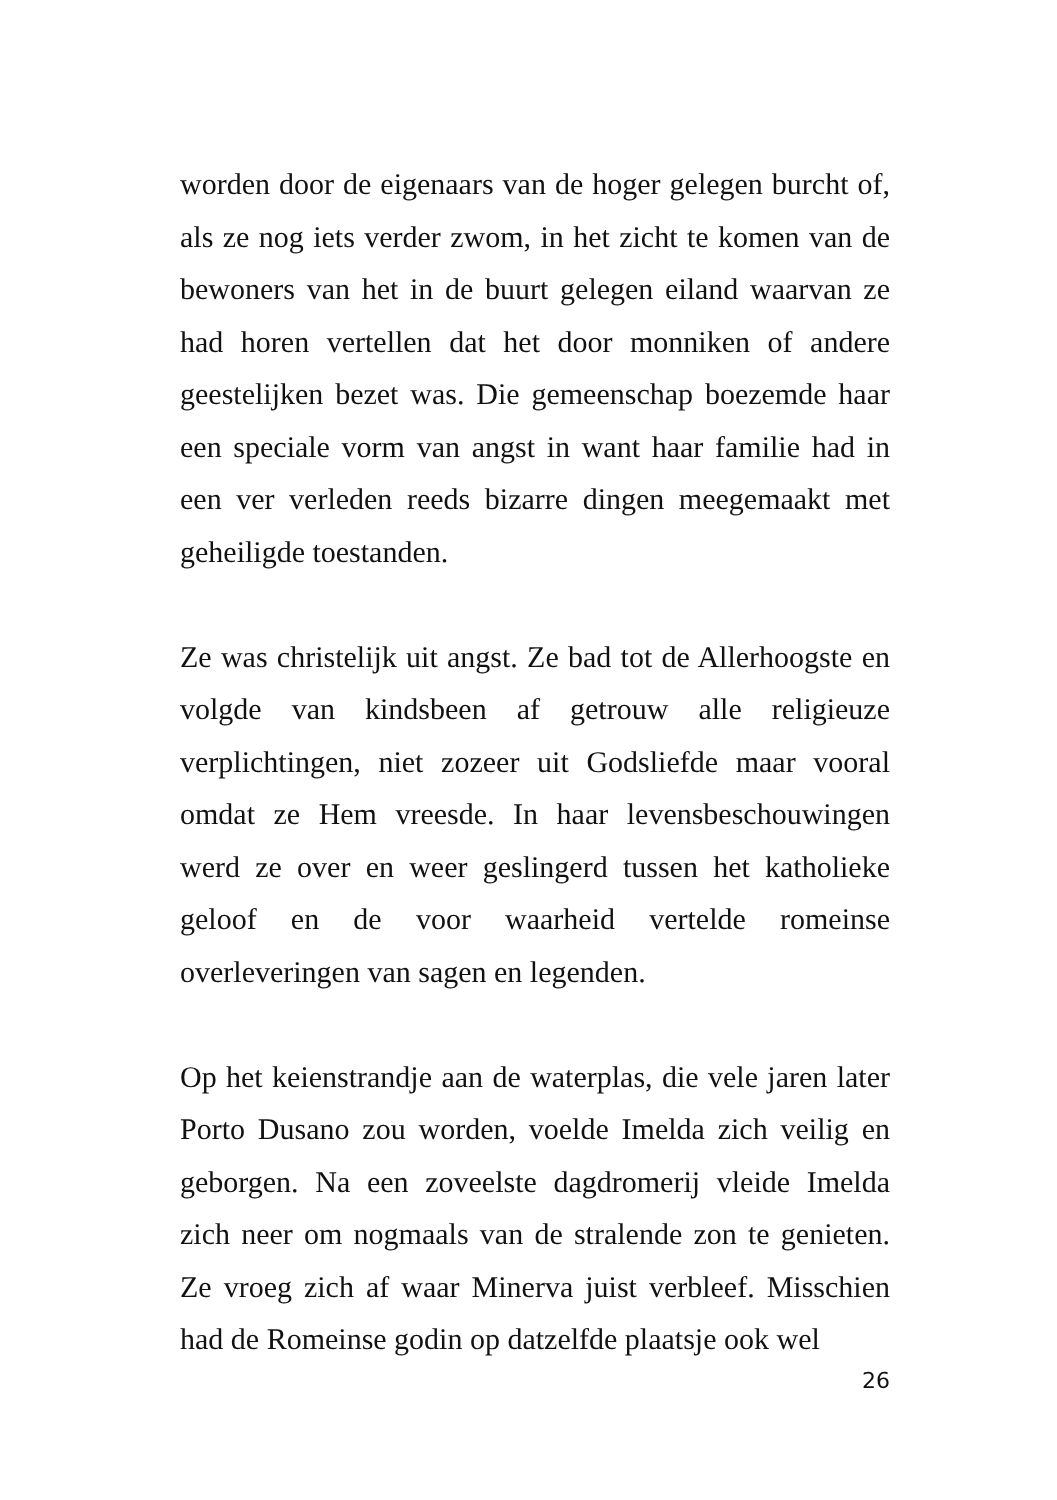worden door de eigenaars van de hoger gelegen burcht of, als ze nog iets verder zwom, in het zicht te komen van de bewoners van het in de buurt gelegen eiland waarvan ze had horen vertellen dat het door monniken of andere geestelijken bezet was. Die gemeenschap boezemde haar een speciale vorm van angst in want haar familie had in een ver verleden reeds bizarre dingen meegemaakt met geheiligde toestanden.
Ze was christelijk uit angst. Ze bad tot de Allerhoogste en volgde van kindsbeen af getrouw alle religieuze verplichtingen, niet zozeer uit Godsliefde maar vooral omdat ze Hem vreesde. In haar levensbeschouwingen werd ze over en weer geslingerd tussen het katholieke geloof en de voor waarheid vertelde romeinse overleveringen van sagen en legenden.
Op het keienstrandje aan de waterplas, die vele jaren later Porto Dusano zou worden, voelde Imelda zich veilig en geborgen. Na een zoveelste dagdromerij vleide Imelda zich neer om nogmaals van de stralende zon te genieten. Ze vroeg zich af waar Minerva juist verbleef. Misschien had de Romeinse godin op datzelfde plaatsje ook wel
26